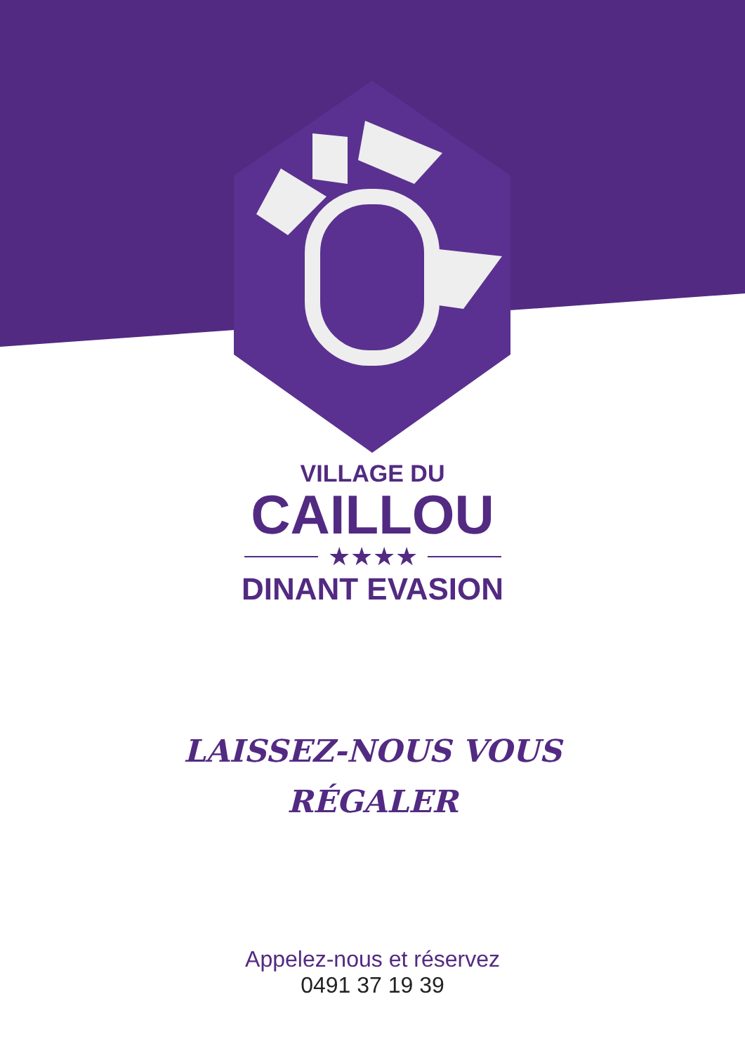VILLAGE DU
CAILLOU
★★★★
DINANT EVASION
LAISSEZ-NOUS VOUS
RÉGALER
Appelez-nous et réservez
0491 37 19 39